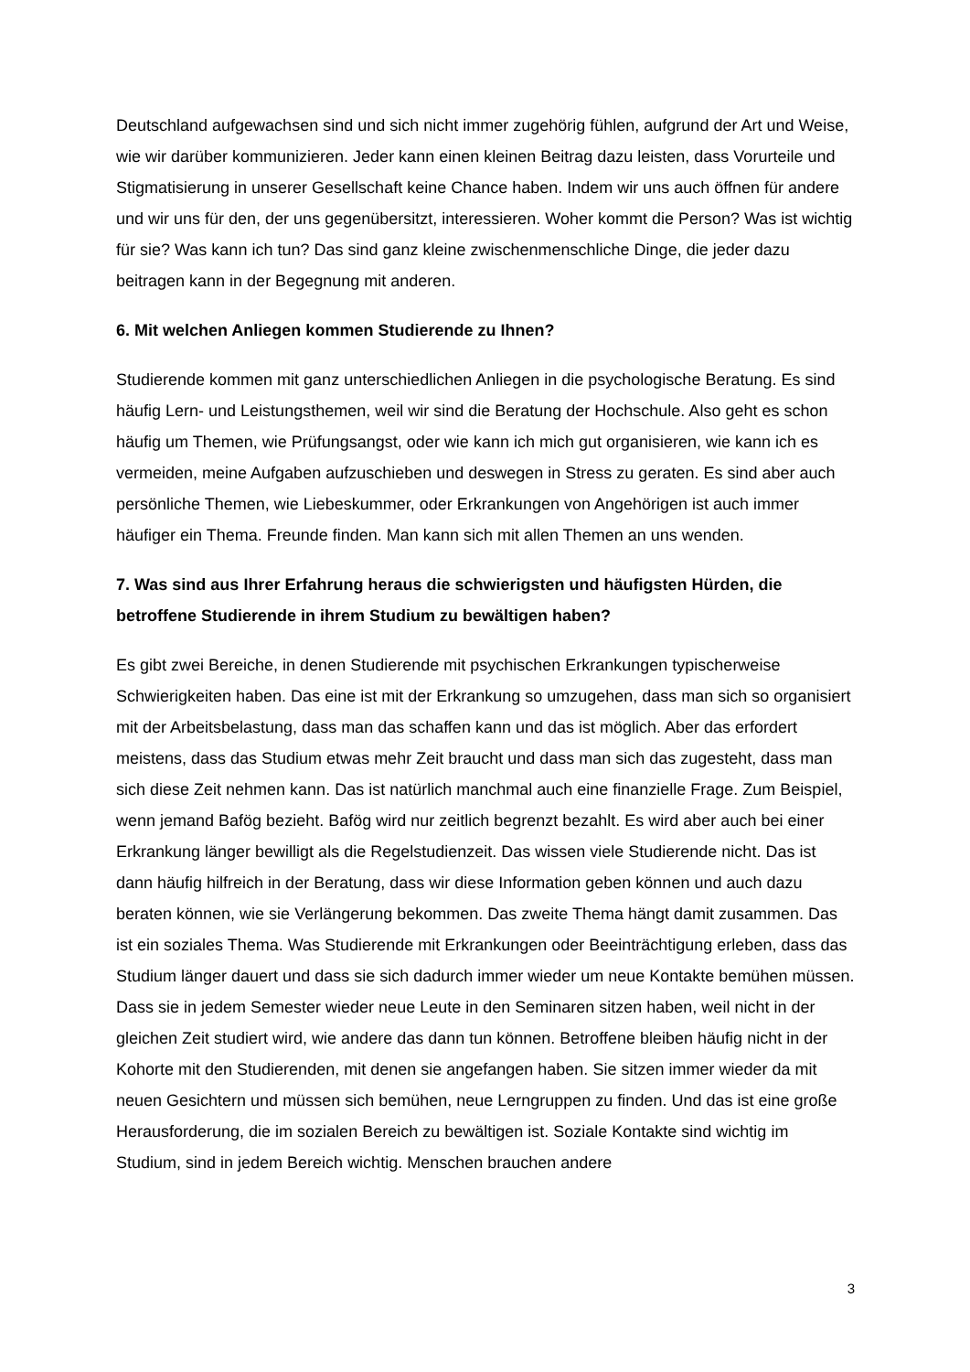Deutschland aufgewachsen sind und sich nicht immer zugehörig fühlen, aufgrund der Art und Weise, wie wir darüber kommunizieren. Jeder kann einen kleinen Beitrag dazu leisten, dass Vorurteile und Stigmatisierung in unserer Gesellschaft keine Chance haben. Indem wir uns auch öffnen für andere und wir uns für den, der uns gegenübersitzt, interessieren. Woher kommt die Person? Was ist wichtig für sie? Was kann ich tun? Das sind ganz kleine zwischenmenschliche Dinge, die jeder dazu beitragen kann in der Begegnung mit anderen.
6. Mit welchen Anliegen kommen Studierende zu Ihnen?
Studierende kommen mit ganz unterschiedlichen Anliegen in die psychologische Beratung. Es sind häufig Lern- und Leistungsthemen, weil wir sind die Beratung der Hochschule. Also geht es schon häufig um Themen, wie Prüfungsangst, oder wie kann ich mich gut organisieren, wie kann ich es vermeiden, meine Aufgaben aufzuschieben und deswegen in Stress zu geraten. Es sind aber auch persönliche Themen, wie Liebeskummer, oder Erkrankungen von Angehörigen ist auch immer häufiger ein Thema. Freunde finden. Man kann sich mit allen Themen an uns wenden.
7. Was sind aus Ihrer Erfahrung heraus die schwierigsten und häufigsten Hürden, die betroffene Studierende in ihrem Studium zu bewältigen haben?
Es gibt zwei Bereiche, in denen Studierende mit psychischen Erkrankungen typischerweise Schwierigkeiten haben. Das eine ist mit der Erkrankung so umzugehen, dass man sich so organisiert mit der Arbeitsbelastung, dass man das schaffen kann und das ist möglich. Aber das erfordert meistens, dass das Studium etwas mehr Zeit braucht und dass man sich das zugesteht, dass man sich diese Zeit nehmen kann. Das ist natürlich manchmal auch eine finanzielle Frage. Zum Beispiel, wenn jemand Bafög bezieht. Bafög wird nur zeitlich begrenzt bezahlt. Es wird aber auch bei einer Erkrankung länger bewilligt als die Regelstudienzeit. Das wissen viele Studierende nicht. Das ist dann häufig hilfreich in der Beratung, dass wir diese Information geben können und auch dazu beraten können, wie sie Verlängerung bekommen. Das zweite Thema hängt damit zusammen. Das ist ein soziales Thema. Was Studierende mit Erkrankungen oder Beeinträchtigung erleben, dass das Studium länger dauert und dass sie sich dadurch immer wieder um neue Kontakte bemühen müssen. Dass sie in jedem Semester wieder neue Leute in den Seminaren sitzen haben, weil nicht in der gleichen Zeit studiert wird, wie andere das dann tun können. Betroffene bleiben häufig nicht in der Kohorte mit den Studierenden, mit denen sie angefangen haben. Sie sitzen immer wieder da mit neuen Gesichtern und müssen sich bemühen, neue Lerngruppen zu finden. Und das ist eine große Herausforderung, die im sozialen Bereich zu bewältigen ist. Soziale Kontakte sind wichtig im Studium, sind in jedem Bereich wichtig. Menschen brauchen andere
3